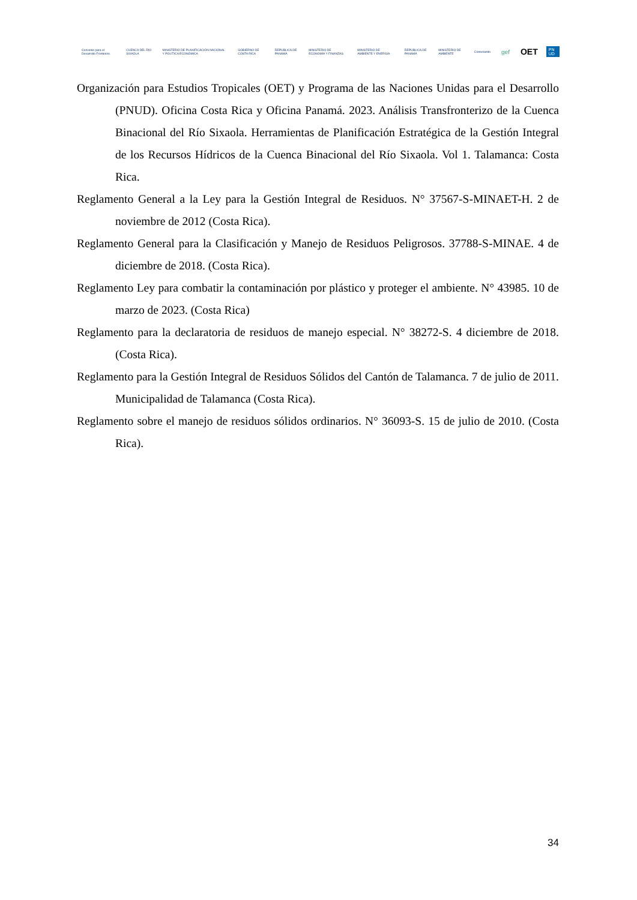Convenio para el Desarrollo Fronterizo
CUENCA DEL RÍO SIXAOLA
MINISTERIO DE PLANIFICACIÓN NACIONAL Y POLÍTICA ECONÓMICA
GOBIERNO DE COSTA RICA REPÚBLICA DE PANAMÁ
MINISTERIO DE ECONOMÍA Y FINANZAS
MINISTERIO DE AMBIENTE Y ENERGÍA
REPÚBLICA DE PANAMÁ MINISTERIO DE AMBIENTE Conectando
gef
OET
PN UD
Organización para Estudios Tropicales (OET) y Programa de las Naciones Unidas para el Desarrollo (PNUD). Oficina Costa Rica y Oficina Panamá. 2023. Análisis Transfronterizo de la Cuenca Binacional del Río Sixaola. Herramientas de Planificación Estratégica de la Gestión Integral de los Recursos Hídricos de la Cuenca Binacional del Río Sixaola. Vol 1. Talamanca: Costa Rica.
Reglamento General a la Ley para la Gestión Integral de Residuos. N° 37567-S-MINAET-H. 2 de noviembre de 2012 (Costa Rica).
Reglamento General para la Clasificación y Manejo de Residuos Peligrosos. 37788-S-MINAE. 4 de diciembre de 2018. (Costa Rica).
Reglamento Ley para combatir la contaminación por plástico y proteger el ambiente. N° 43985. 10 de marzo de 2023. (Costa Rica)
Reglamento para la declaratoria de residuos de manejo especial. N° 38272-S. 4 diciembre de 2018. (Costa Rica).
Reglamento para la Gestión Integral de Residuos Sólidos del Cantón de Talamanca. 7 de julio de 2011. Municipalidad de Talamanca (Costa Rica).
Reglamento sobre el manejo de residuos sólidos ordinarios. N° 36093-S. 15 de julio de 2010. (Costa Rica).
34